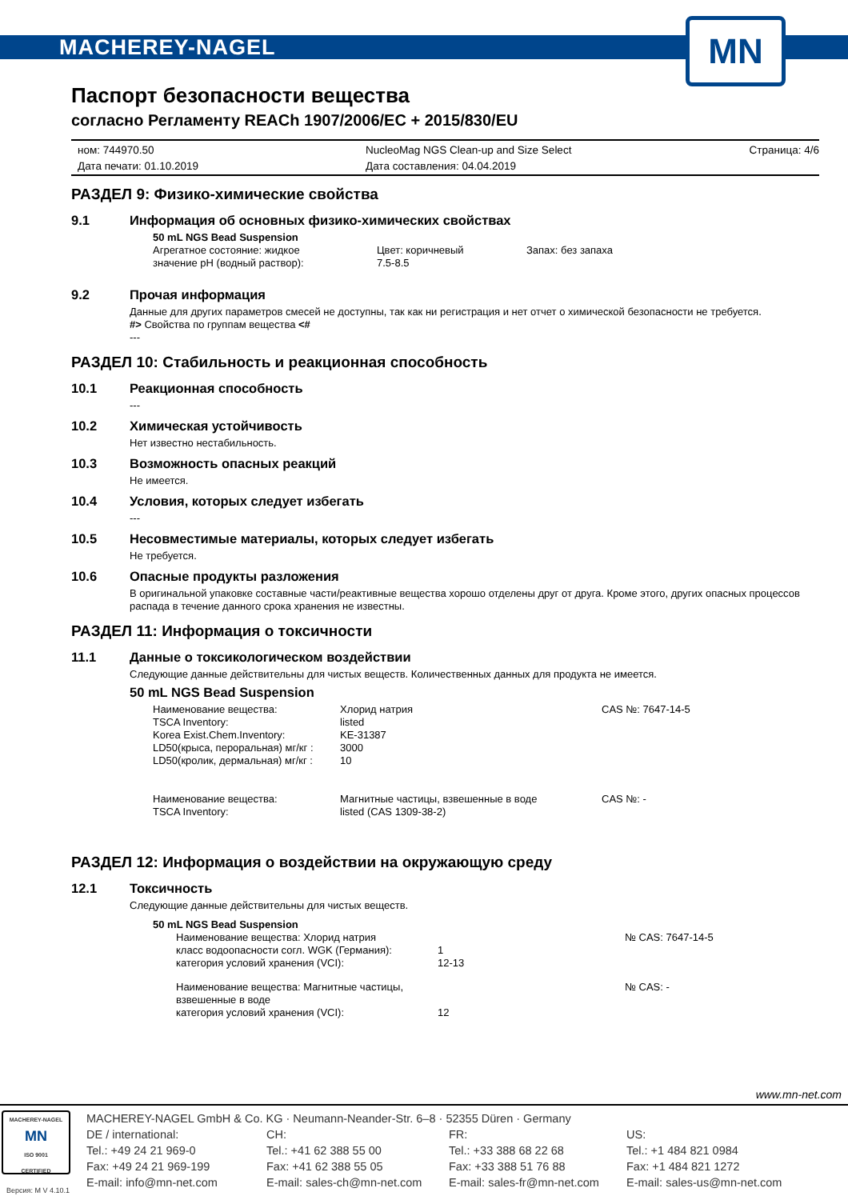MACHEREY-NAGEL
MN
Паспорт безопасности вещества
согласно Регламенту REACh 1907/2006/EC + 2015/830/EU
ном: 744970.50
Дата печати: 01.10.2019
NucleoMag NGS Clean-up and Size Select
Дата составления: 04.04.2019
Страница: 4/6
РАЗДЕЛ 9: Физико-химические свойства
9.1 Информация об основных физико-химических свойствах
50 mL NGS Bead Suspension
Агрегатное состояние: жидкое
Цвет: коричневый
Запах: без запаха
значение pH (водный раствор):
7.5-8.5
9.2 Прочая информация
Данные для других параметров смесей не доступны, так как ни регистрация и нет отчет о химической безопасности не требуется.
#> Свойства по группам вещества <#
---
РАЗДЕЛ 10: Стабильность и реакционная способность
10.1 Реакционная способность
---
10.2 Химическая устойчивость
Нет известно нестабильность.
10.3 Возможность опасных реакций
Не имеется.
10.4 Условия, которых следует избегать
---
10.5 Несовместимые материалы, которых следует избегать
Не требуется.
10.6 Опасные продукты разложения
В оригинальной упаковке составные части/реактивные вещества хорошо отделены друг от друга. Кроме этого, других опасных процессов распада в течение данного срока хранения не известны.
РАЗДЕЛ 11: Информация о токсичности
11.1 Данные о токсикологическом воздействии
Следующие данные действительны для чистых веществ. Количественных данных для продукта не имеется.
50 mL NGS Bead Suspension
Наименование вещества:
Хлорид натрия
CAS №: 7647-14-5
TSCA Inventory:
listed
Korea Exist.Chem.Inventory:
KE-31387
LD50(крыса, пероральная) мг/кг :
3000
LD50(кролик, дермальная) мг/кг :
10
Наименование вещества:
Магнитные частицы, взвешенные в воде
CAS №: -
TSCA Inventory:
listed (CAS 1309-38-2)
РАЗДЕЛ 12: Информация о воздействии на окружающую среду
12.1 Токсичность
Следующие данные действительны для чистых веществ.
50 mL NGS Bead Suspension
Наименование вещества: Хлорид натрия
№ CAS: 7647-14-5
класс водоопасности согл. WGK (Германия):
1
категория условий хранения (VCI):
12-13
Наименование вещества: Магнитные частицы, взвешенные в воде
№ CAS: -
категория условий хранения (VCI):
12
www.mn-net.com
MACHEREY-NAGEL
MN
ISO 9001
CERTIFIED
Версия: M V 4.10.1
MACHEREY-NAGEL GmbH & Co. KG · Neumann-Neander-Str. 6–8 · 52355 Düren · Germany
DE / international:
Tel.: +49 24 21 969-0
Fax: +49 24 21 969-199
E-mail: info@mn-net.com
CH:
Tel.: +41 62 388 55 00
Fax: +41 62 388 55 05
E-mail: sales-ch@mn-net.com
FR:
Tel.: +33 388 68 22 68
Fax: +33 388 51 76 88
E-mail: sales-fr@mn-net.com
US:
Tel.: +1 484 821 0984
Fax: +1 484 821 1272
E-mail: sales-us@mn-net.com